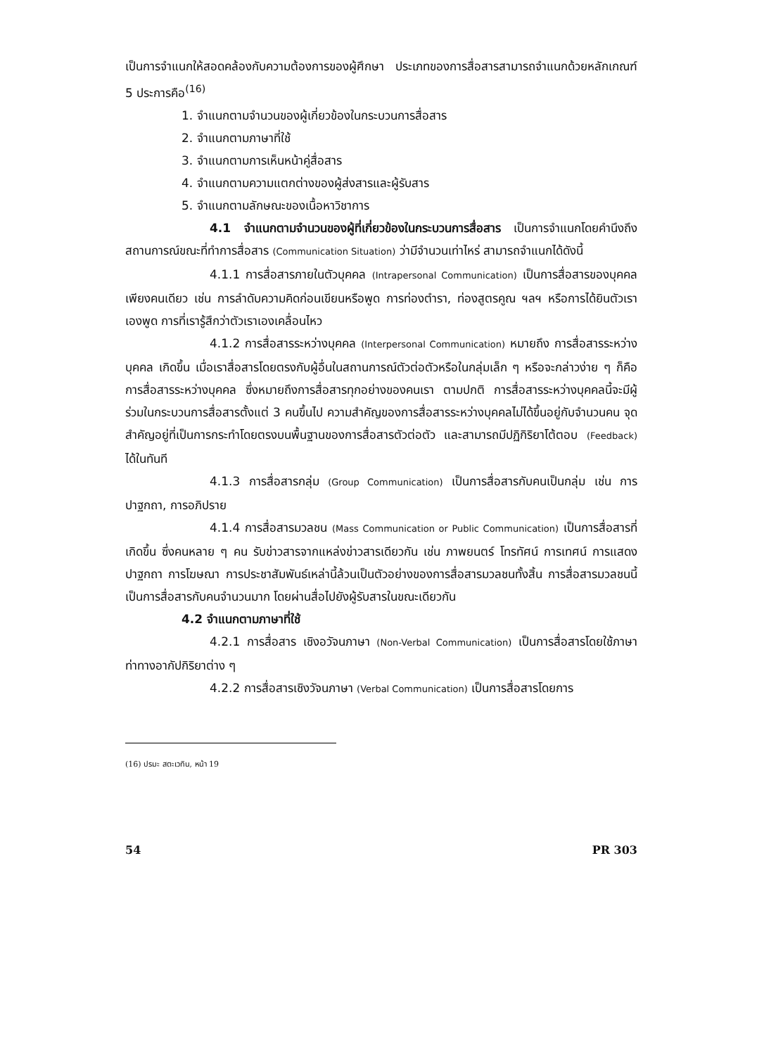เป็นการจำแนกให้สอดคล้องกับความต้องการของผู้ศึกษา ประเภทของการสื่อสารสามารถจำแนกด้วยหลักเกณฑ์ 5 ประการคือ<sup>(16)</sup>
1. จำแนกตามจำนวนของผู้เกี่ยวข้องในกระบวนการสื่อสาร
2. จำแนกตามภาษาที่ใช้
3. จำแนกตามการเห็นหน้าคู่สื่อสาร
4. จำแนกตามความแตกต่างของผู้ส่งสารและผู้รับสาร
5. จำแนกตามลักษณะของเนื้อหาวิชาการ
4.1 จำแนกตามจำนวนของผู้ที่เกี่ยวข้องในกระบวนการสื่อสาร เป็นการจำแนกโดยคำนึงถึงสถานการณ์ขณะที่ทำการสื่อสาร (Communication Situation) ว่ามีจำนวนเท่าไหร่ สามารถจำแนกได้ดังนี้
4.1.1 การสื่อสารภายในตัวบุคคล (Intrapersonal Communication) เป็นการสื่อสารของบุคคลเพียงคนเดียว เช่น การลำดับความคิดก่อนเขียนหรือพูด การท่องตำรา, ท่องสูตรคูณ ฯลฯ หรือการได้ยินตัวเราเองพูด การที่เรารู้สึกว่าตัวเราเองเคลื่อนไหว
4.1.2 การสื่อสารระหว่างบุคคล (Interpersonal Communication) หมายถึง การสื่อสารระหว่างบุคคล เกิดขึ้น เมื่อเราสื่อสารโดยตรงกับผู้อื่นในสถานการณ์ตัวต่อตัวหรือในกลุ่มเล็ก ๆ หรือจะกล่าวง่าย ๆ ก็คือ การสื่อสารระหว่างบุคคล ซึ่งหมายถึงการสื่อสารทุกอย่างของคนเรา ตามปกติ การสื่อสารระหว่างบุคคลนี้จะมีผู้ร่วมในกระบวนการสื่อสารตั้งแต่ 3 คนขึ้นไป ความสำคัญของการสื่อสารระหว่างบุคคลไม่ได้ขึ้นอยู่กับจำนวนคน จุดสำคัญอยู่ที่เป็นการกระทำโดยตรงบนพื้นฐานของการสื่อสารตัวต่อตัว และสามารถมีปฏิกิริยาโต้ตอบ (Feedback) ได้ในทันที
4.1.3 การสื่อสารกลุ่ม (Group Communication) เป็นการสื่อสารกับคนเป็นกลุ่ม เช่น การปาฐกถา, การอภิปราย
4.1.4 การสื่อสารมวลชน (Mass Communication or Public Communication) เป็นการสื่อสารที่เกิดขึ้น ซึ่งคนหลาย ๆ คน รับข่าวสารจากแหล่งข่าวสารเดียวกัน เช่น ภาพยนตร์ โทรทัศน์ การเทศน์ การแสดงปาฐกถา การโฆษณา การประชาสัมพันธ์เหล่านี้ล้วนเป็นตัวอย่างของการสื่อสารมวลชนทั้งสิ้น การสื่อสารมวลชนนี้เป็นการสื่อสารกับคนจำนวนมาก โดยผ่านสื่อไปยังผู้รับสารในขณะเดียวกัน
4.2 จำแนกตามภาษาที่ใช้
4.2.1 การสื่อสาร เชิงอวัจนภาษา (Non-Verbal Communication) เป็นการสื่อสารโดยใช้ภาษาท่าทางอากัปกิริยาต่าง ๆ
4.2.2 การสื่อสารเชิงวัจนภาษา (Verbal Communication) เป็นการสื่อสารโดยการ
(16) ปรมะ สตะเวทิน, หน้า 19
54 PR 303